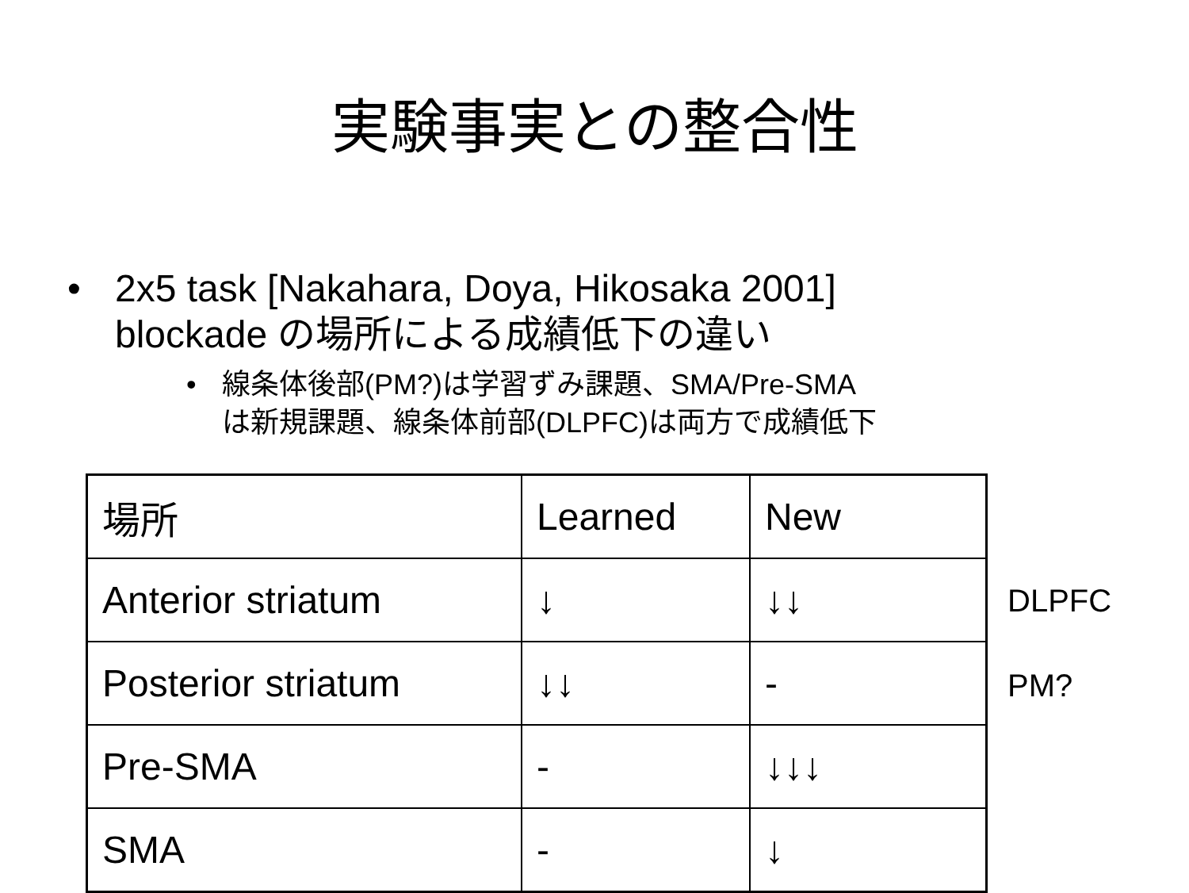実験事実との整合性
• 2x5 task [Nakahara, Doya, Hikosaka 2001]
blockade の場所による成績低下の違い
• 線条体後部(PM?)は学習ずみ課題、SMA/Pre-SMA
は新規課題、線条体前部(DLPFC)は両方で成績低下
| 場所 | Learned | New |
| Anterior striatum | ↓ | ↓↓ |
| Posterior striatum | ↓↓ | - |
| Pre-SMA | - | ↓↓↓ |
| SMA | - | ↓ |
DLPFC
PM?